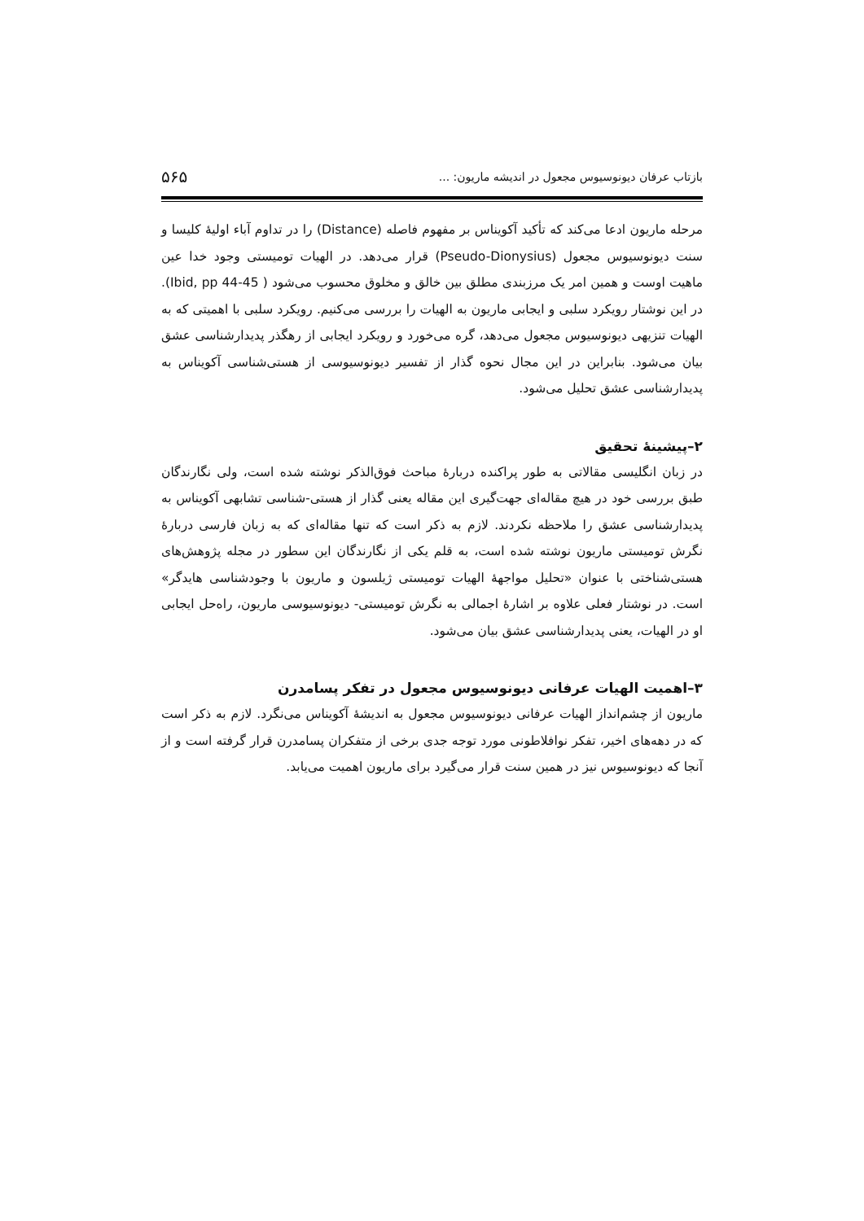بازتاب عرفان دیونوسیوس مجعول در اندیشه ماریون: ... ۵۶۵
مرحله ماریون ادعا می‌کند که تأکید آکویناس بر مفهوم فاصله (Distance) را در تداوم آباء اولیهٔ کلیسا و سنت دیونوسیوس مجعول (Pseudo-Dionysius) قرار می‌دهد. در الهیات تومیستی وجود خدا عین ماهیت اوست و همین امر یک مرزبندی مطلق بین خالق و مخلوق محسوب می‌شود ( Ibid, pp 44-45). در این نوشتار رویکرد سلبی و ایجابی ماریون به الهیات را بررسی می‌کنیم. رویکرد سلبی با اهمیتی که به الهیات تنزیهی دیونوسیوس مجعول می‌دهد، گره می‌خورد و رویکرد ایجابی از رهگذر پدیدارشناسی عشق بیان می‌شود. بنابراین در این مجال نحوه گذار از تفسیر دیونوسیوسی از هستی‌شناسی آکویناس به پدیدارشناسی عشق تحلیل می‌شود.
۲–پیشینهٔ تحقیق
در زبان انگلیسی مقالاتی به طور پراکنده دربارهٔ مباحث فوق‌الذکر نوشته شده است، ولی نگارندگان طبق بررسی خود در هیچ مقاله‌ای جهت‌گیری این مقاله یعنی گذار از هستی-شناسی تشابهی آکویناس به پدیدارشناسی عشق را ملاحظه نکردند. لازم به ذکر است که تنها مقاله‌ای که به زبان فارسی دربارهٔ نگرش تومیستی ماریون نوشته شده است، به قلم یکی از نگارندگان این سطور در مجله پژوهش‌های هستی‌شناختی با عنوان «تحلیل مواجههٔ الهیات تومیستی ژیلسون و ماریون با وجودشناسی هایدگر» است. در نوشتار فعلی علاوه بر اشارهٔ اجمالی به نگرش تومیستی- دیونوسیوسی ماریون، راه‌حل ایجابی او در الهیات، یعنی پدیدارشناسی عشق بیان می‌شود.
۳–اهمیت الهیات عرفانی دیونوسیوس مجعول در تفکر پسامدرن
ماریون از چشم‌انداز الهیات عرفانی دیونوسیوس مجعول به اندیشهٔ آکویناس می‌نگرد. لازم به ذکر است که در دهه‌های اخیر، تفکر نوافلاطونی مورد توجه جدی برخی از متفکران پسامدرن قرار گرفته است و از آنجا که دیونوسیوس نیز در همین سنت قرار می‌گیرد برای ماریون اهمیت می‌یابد.